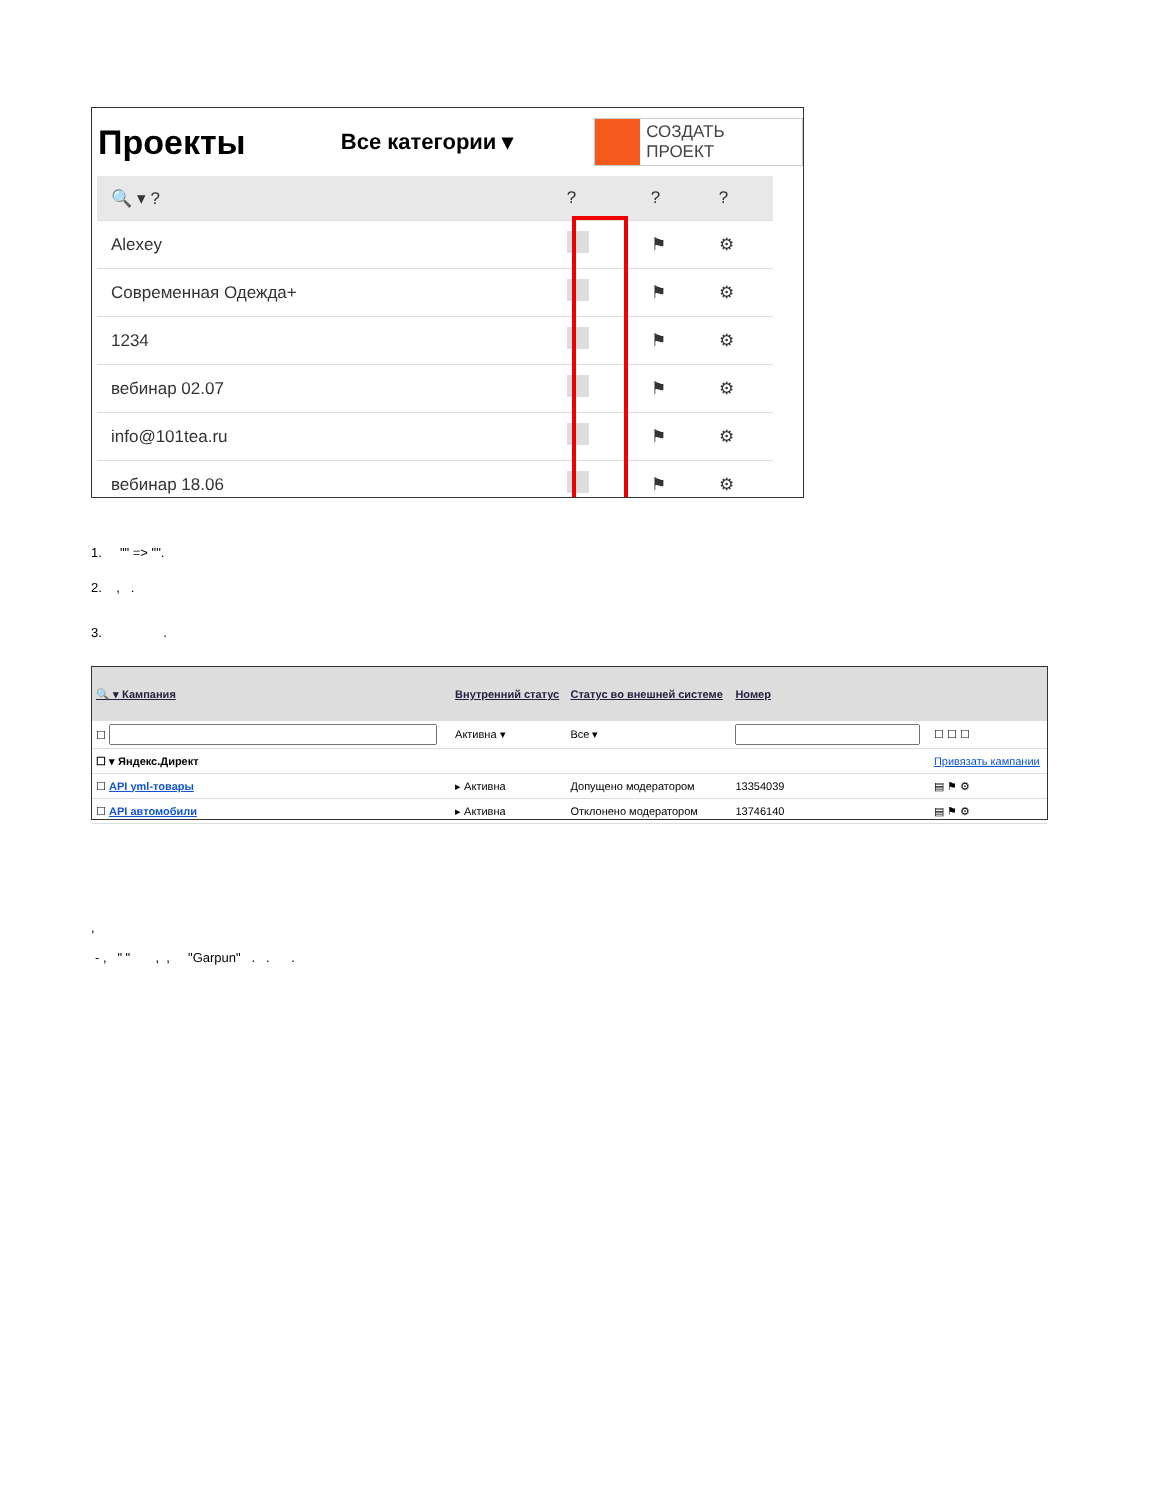Проекты
Все категории ▾
СОЗДАТЬ ПРОЕКТ
| 🔍 ▾ ? | ? | ? | ? |
| Alexey | | ⚑ | ⚙ |
| Современная Одежда+ | | ⚑ | ⚙ |
| 1234 | | ⚑ | ⚙ |
| вебинар 02.07 | | ⚑ | ⚙ |
| info@101tea.ru | | ⚑ | ⚙ |
| вебинар 18.06 | | ⚑ | ⚙ |
1. "" => "".
2. , .
3. .
| 🔍 ▾ Кампания | Внутренний статус | Статус во внешней системе | Номер | |
| --- | --- | --- | --- | --- |
| ☐ | Активна ▾ | Все ▾ | | ☐ ☐ ☐ |
| ☐ ▾ Яндекс.Директ | | | | Привязать кампании |
| ☐ API yml-товары | ▸ Активна | Допущено модератором | 13354039 | ▤ ⚑ ⚙ |
| ☐ API автомобили | ▸ Активна | Отклонено модератором | 13746140 | ▤ ⚑ ⚙ |
,
- , " " , , "Garpun" . . .